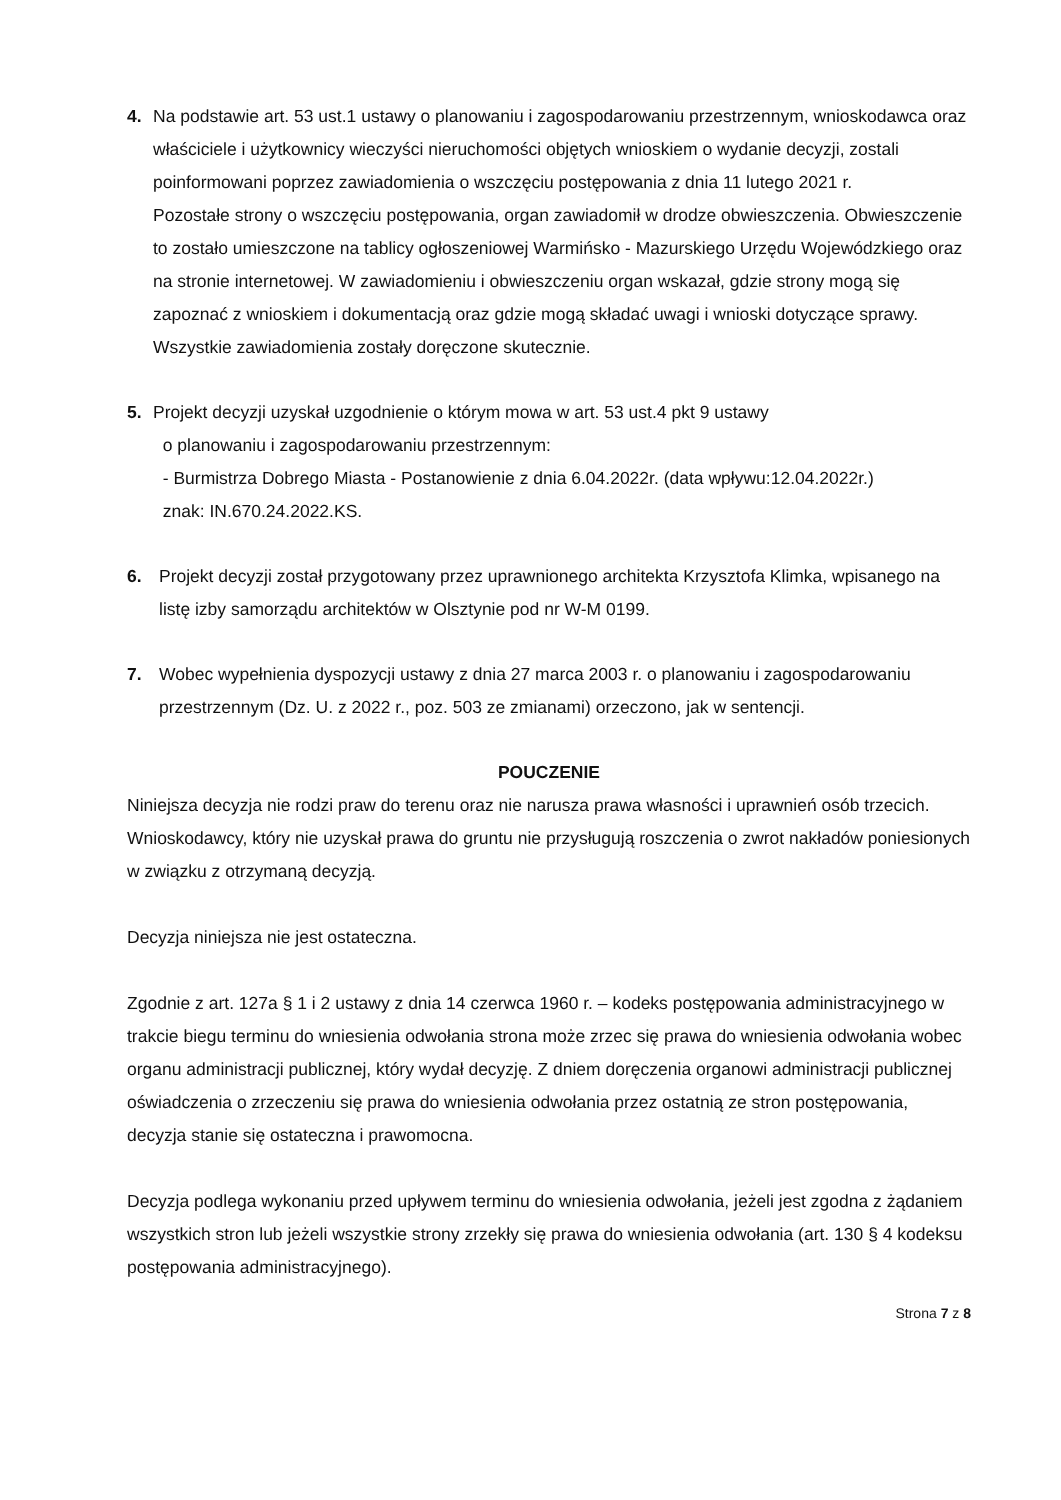4. Na podstawie art. 53 ust.1 ustawy o planowaniu i zagospodarowaniu przestrzennym, wnioskodawca oraz właściciele i użytkownicy wieczyści nieruchomości objętych wnioskiem o wydanie decyzji, zostali poinformowani poprzez zawiadomienia o wszczęciu postępowania z dnia 11 lutego 2021 r.
Pozostałe strony o wszczęciu postępowania, organ zawiadomił w drodze obwieszczenia. Obwieszczenie to zostało umieszczone na tablicy ogłoszeniowej Warmińsko - Mazurskiego Urzędu Wojewódzkiego oraz na stronie internetowej. W zawiadomieniu i obwieszczeniu organ wskazał, gdzie strony mogą się zapoznać z wnioskiem i dokumentacją oraz gdzie mogą składać uwagi i wnioski dotyczące sprawy. Wszystkie zawiadomienia zostały doręczone skutecznie.
5. Projekt decyzji uzyskał uzgodnienie o którym mowa w art. 53 ust.4 pkt 9 ustawy
o planowaniu i zagospodarowaniu przestrzennym:
- Burmistrza Dobrego Miasta - Postanowienie z dnia 6.04.2022r. (data wpływu:12.04.2022r.)
znak: IN.670.24.2022.KS.
6. Projekt decyzji został przygotowany przez uprawnionego architekta Krzysztofa Klimka, wpisanego na listę izby samorządu architektów w Olsztynie pod nr W-M 0199.
7. Wobec wypełnienia dyspozycji ustawy z dnia 27 marca 2003 r. o planowaniu i zagospodarowaniu przestrzennym (Dz. U. z 2022 r., poz. 503 ze zmianami) orzeczono, jak w sentencji.
POUCZENIE
Niniejsza decyzja nie rodzi praw do terenu oraz nie narusza prawa własności i uprawnień osób trzecich. Wnioskodawcy, który nie uzyskał prawa do gruntu nie przysługują roszczenia o zwrot nakładów poniesionych w związku z otrzymaną decyzją.
Decyzja niniejsza nie jest ostateczna.
Zgodnie z art. 127a § 1 i 2 ustawy z dnia 14 czerwca 1960 r. – kodeks postępowania administracyjnego w trakcie biegu terminu do wniesienia odwołania strona może zrzec się prawa do wniesienia odwołania wobec organu administracji publicznej, który wydał decyzję. Z dniem doręczenia organowi administracji publicznej oświadczenia o zrzeczeniu się prawa do wniesienia odwołania przez ostatnią ze stron postępowania, decyzja stanie się ostateczna i prawomocna.
Decyzja podlega wykonaniu przed upływem terminu do wniesienia odwołania, jeżeli jest zgodna z żądaniem wszystkich stron lub jeżeli wszystkie strony zrzekły się prawa do wniesienia odwołania (art. 130 § 4 kodeksu postępowania administracyjnego).
Strona 7 z 8